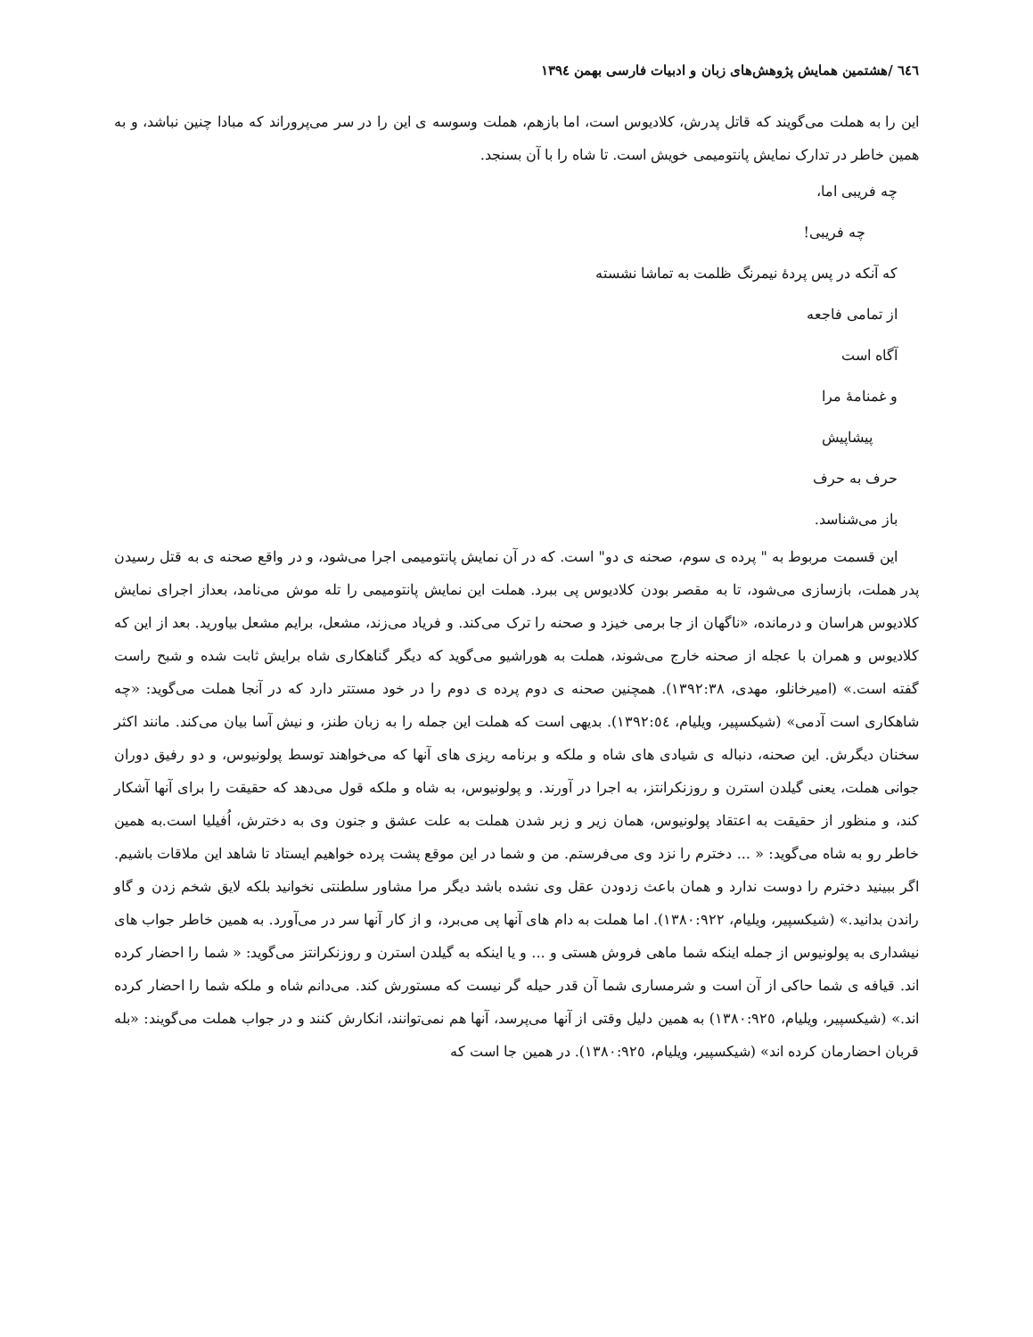٦٤٦ /هشتمین همایش پژوهش‌های زبان و ادبیات فارسی بهمن ١٣٩٤
این را به هملت می‌گویند که قاتل پدرش، کلادیوس است، اما بازهم، هملت وسوسه ی این را در سر می‌پروراند که مبادا چنین نباشد، و به همین خاطر در تدارک نمایش پانتومیمی خویش است. تا شاه را با آن بسنجد.
چه فریبی اما،
چه فریبی!
که آنکه در پس پردهٔ نیمرنگ ظلمت به تماشا نشسته
از تمامی فاجعه
آگاه است
و غمنامهٔ مرا
پیشاپیش
حرف به حرف
باز می‌شناسد.
این قسمت مربوط به " پرده ی سوم، صحنه ی دو" است. که در آن نمایش پانتومیمی اجرا می‌شود، و در واقع صحنه ی به قتل رسیدن پدر هملت، بازسازی می‌شود، تا به مقصر بودن کلادیوس پی ببرد. هملت این نمایش پانتومیمی را تله موش می‌نامد، بعداز اجرای نمایش کلادیوس هراسان و درمانده، «ناگهان از جا برمی خیزد و صحنه را ترک می‌کند. و فریاد می‌زند، مشعل، برایم مشعل بیاورید. بعد از این که کلادیوس و همران با عجله از صحنه خارج می‌شوند، هملت به هوراشیو می‌گوید که دیگر گناهکاری شاه برایش ثابت شده و شبح راست گفته است.» (امیرخانلو، مهدی، ١٣٩٢:٣٨). همچنین صحنه ی دوم پرده ی دوم را در خود مستتر دارد که در آنجا هملت می‌گوید: «چه شاهکاری است آدمی» (شیکسپیر، ویلیام، ١٣٩٢:٥٤). بدیهی است که هملت این جمله را به زبان طنز، و نیش آسا بیان می‌کند. مانند اکثر سخنان دیگرش. این صحنه، دنباله ی شیادی های شاه و ملکه و برنامه ریزی های آنها که می‌خواهند توسط پولونیوس، و دو رفیق دوران جوانی هملت، یعنی گیلدن استرن و روزنکرانتز، به اجرا در آورند. و پولونیوس، به شاه و ملکه قول می‌دهد که حقیقت را برای آنها آشکار کند، و منظور از حقیقت به اعتقاد پولونیوس، همان زیر و زبر شدن هملت به علت عشق و جنون وی به دخترش، اُفیلیا است.به همین خاطر رو به شاه می‌گوید: « ... دخترم را نزد وی می‌فرستم. من و شما در این موقع پشت پرده خواهیم ایستاد تا شاهد این ملاقات باشیم. اگر ببینید دخترم را دوست ندارد و همان باعث زدودن عقل وی نشده باشد دیگر مرا مشاور سلطنتی نخوانید بلکه لایق شخم زدن و گاو راندن بدانید.» (شیکسپیر، ویلیام، ١٣٨٠:٩٢٢). اما هملت به دام های آنها پی می‌برد، و از کار آنها سر در می‌آورد. به همین خاطر جواب های نیشداری به پولونیوس از جمله اینکه شما ماهی فروش هستی و ... و یا اینکه به گیلدن استرن و روزنکرانتز می‌گوید: « شما را احضار کرده اند. قیافه ی شما حاکی از آن است و شرمساری شما آن قدر حیله گر نیست که مستورش کند. می‌دانم شاه و ملکه شما را احضار کرده اند.» (شیکسپیر، ویلیام، ١٣٨٠:٩٢٥) به همین دلیل وقتی از آنها می‌پرسد، آنها هم نمی‌توانند، انکارش کنند و در جواب هملت می‌گویند: «بله قربان احضارمان کرده اند» (شیکسپیر، ویلیام، ١٣٨٠:٩٢٥). در همین جا است که